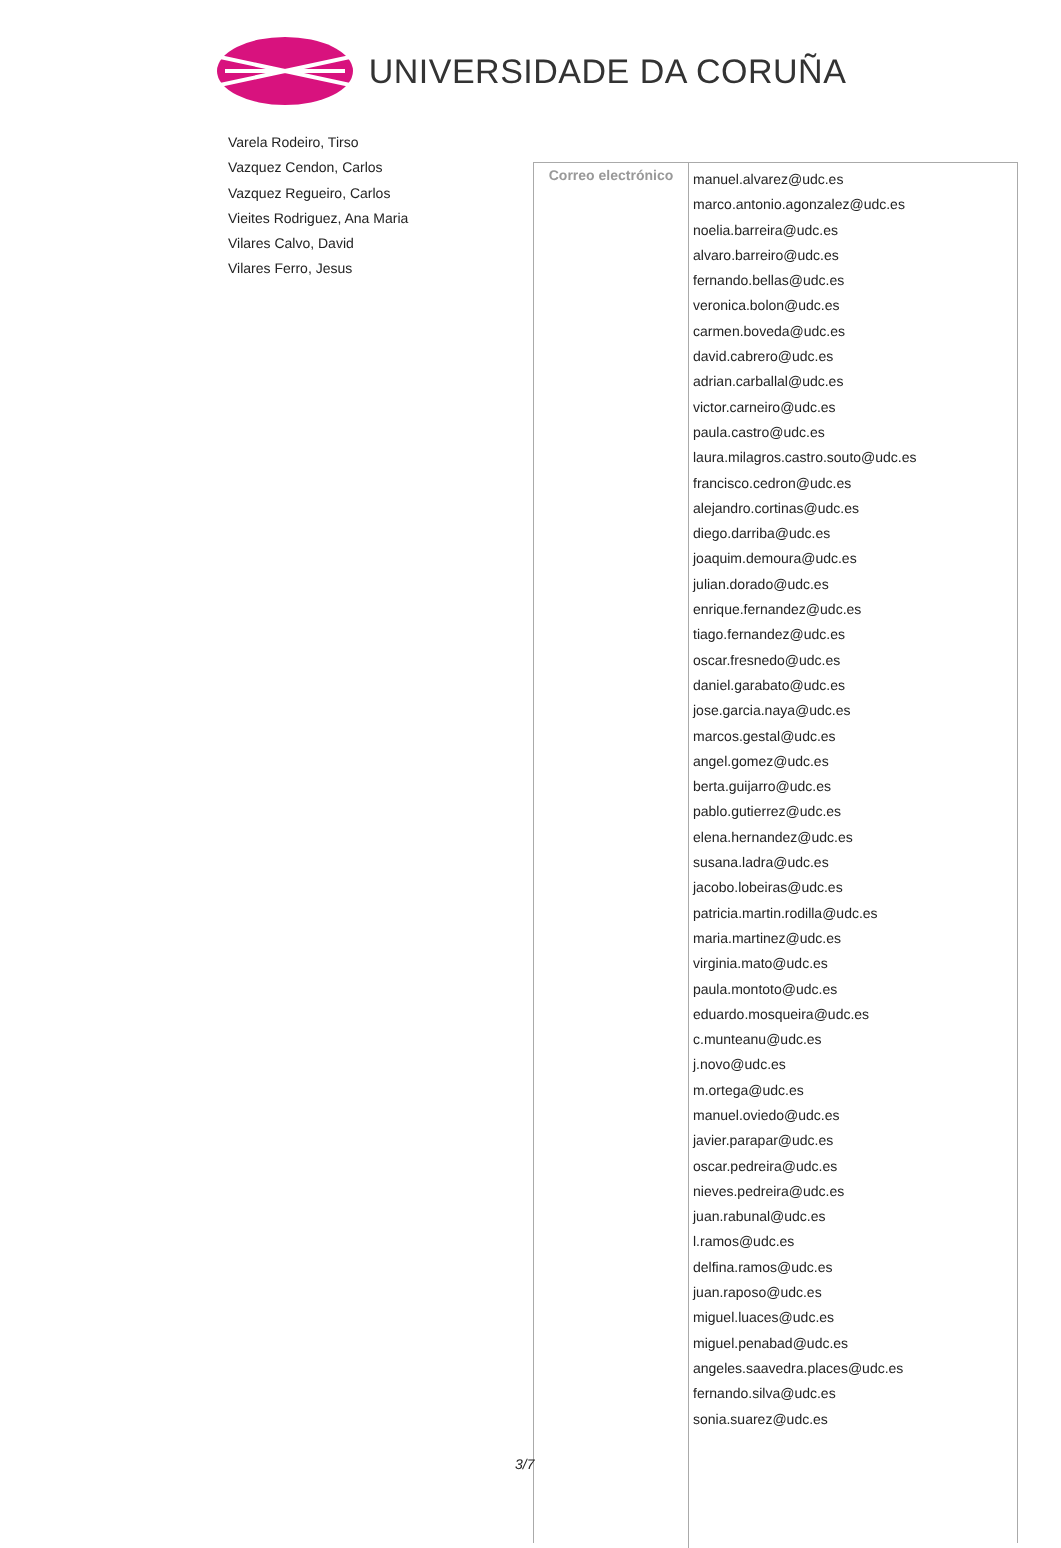UNIVERSIDADE DA CORUÑA
Varela Rodeiro, Tirso
Vazquez Cendon, Carlos
Vazquez Regueiro, Carlos
Vieites Rodriguez, Ana Maria
Vilares Calvo, David
Vilares Ferro, Jesus
| Correo electrónico | manuel.alvarez@udc.es marco.antonio.agonzalez@udc.es noelia.barreira@udc.es alvaro.barreiro@udc.es fernando.bellas@udc.es veronica.bolon@udc.es carmen.boveda@udc.es david.cabrero@udc.es adrian.carballal@udc.es victor.carneiro@udc.es paula.castro@udc.es laura.milagros.castro.souto@udc.es francisco.cedron@udc.es alejandro.cortinas@udc.es diego.darriba@udc.es joaquim.demoura@udc.es julian.dorado@udc.es enrique.fernandez@udc.es tiago.fernandez@udc.es oscar.fresnedo@udc.es daniel.garabato@udc.es jose.garcia.naya@udc.es marcos.gestal@udc.es angel.gomez@udc.es berta.guijarro@udc.es pablo.gutierrez@udc.es elena.hernandez@udc.es susana.ladra@udc.es jacobo.lobeiras@udc.es patricia.martin.rodilla@udc.es maria.martinez@udc.es virginia.mato@udc.es paula.montoto@udc.es eduardo.mosqueira@udc.es c.munteanu@udc.es j.novo@udc.es m.ortega@udc.es manuel.oviedo@udc.es javier.parapar@udc.es oscar.pedreira@udc.es nieves.pedreira@udc.es juan.rabunal@udc.es l.ramos@udc.es delfina.ramos@udc.es juan.raposo@udc.es miguel.luaces@udc.es miguel.penabad@udc.es angeles.saavedra.places@udc.es fernando.silva@udc.es sonia.suarez@udc.es |
3/7